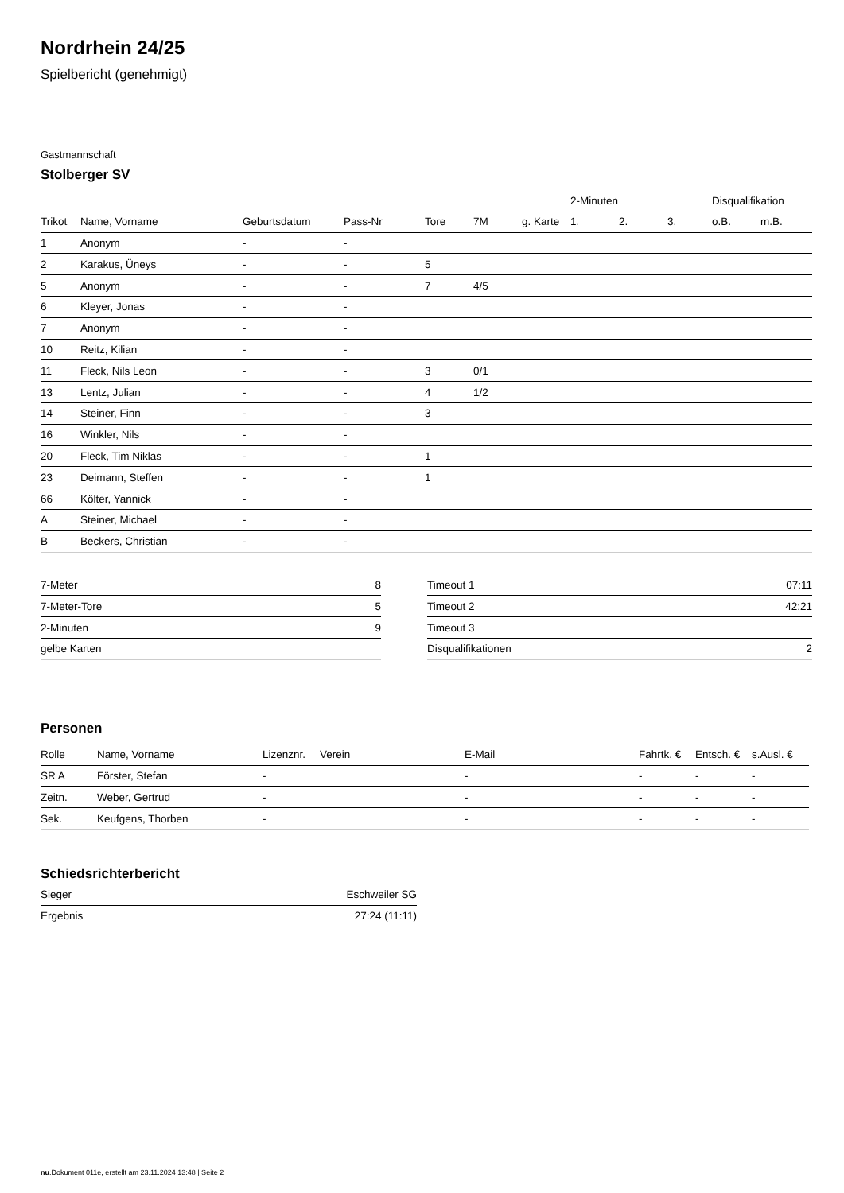Nordrhein 24/25
Spielbericht (genehmigt)
Gastmannschaft
Stolberger SV
| | | | | | | | 2-Minuten | | | Disqualifikation | |
| --- | --- | --- | --- | --- | --- | --- | --- | --- | --- | --- | --- |
| Trikot | Name, Vorname | Geburtsdatum | Pass-Nr | Tore | 7M | g. Karte | 1. | 2. | 3. | o.B. | m.B. |
| 1 | Anonym | - | - | | | | | | | | |
| 2 | Karakus, Üneys | - | - | 5 | | | | | | | |
| 5 | Anonym | - | - | 7 | 4/5 | | | | | | |
| 6 | Kleyer, Jonas | - | - | | | | | | | | |
| 7 | Anonym | - | - | | | | | | | | |
| 10 | Reitz, Kilian | - | - | | | | | | | | |
| 11 | Fleck, Nils Leon | - | - | 3 | 0/1 | | | | | | |
| 13 | Lentz, Julian | - | - | 4 | 1/2 | | | | | | |
| 14 | Steiner, Finn | - | - | 3 | | | | | | | |
| 16 | Winkler, Nils | - | - | | | | | | | | |
| 20 | Fleck, Tim Niklas | - | - | 1 | | | | | | | |
| 23 | Deimann, Steffen | - | - | 1 | | | | | | | |
| 66 | Költer, Yannick | - | - | | | | | | | | |
| A | Steiner, Michael | - | - | | | | | | | | |
| B | Beckers, Christian | - | - | | | | | | | | |
| 7-Meter | 8 |
| 7-Meter-Tore | 5 |
| 2-Minuten | 9 |
| gelbe Karten | |
| Timeout 1 | 07:11 |
| Timeout 2 | 42:21 |
| Timeout 3 | |
| Disqualifikationen | 2 |
Personen
| Rolle | Name, Vorname | Lizenznr. | Verein | E-Mail | Fahrtk. € | Entsch. € | s.Ausl. € |
| --- | --- | --- | --- | --- | --- | --- | --- |
| SR A | Förster, Stefan | - | | - | - | - | - |
| Zeitn. | Weber, Gertrud | - | | - | - | - | - |
| Sek. | Keufgens, Thorben | - | | - | - | - | - |
Schiedsrichterbericht
| Sieger | Eschweiler SG |
| Ergebnis | 27:24 (11:11) |
nu.Dokument 011e, erstellt am 23.11.2024 13:48 | Seite 2